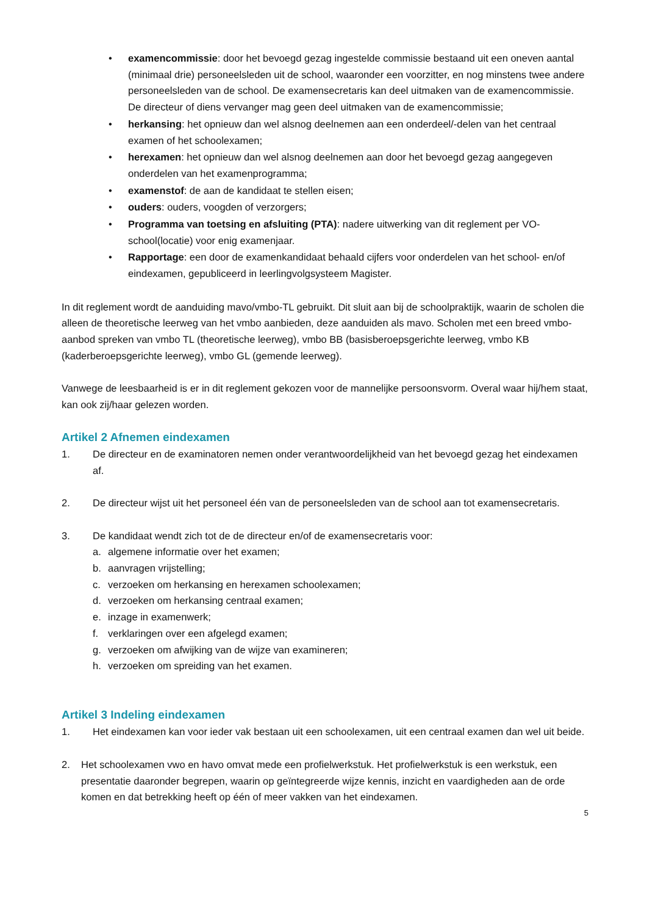• examencommissie: door het bevoegd gezag ingestelde commissie bestaand uit een oneven aantal (minimaal drie) personeelsleden uit de school, waaronder een voorzitter, en nog minstens twee andere personeelsleden van de school. De examensecretaris kan deel uitmaken van de examencommissie. De directeur of diens vervanger mag geen deel uitmaken van de examencommissie;
• herkansing: het opnieuw dan wel alsnog deelnemen aan een onderdeel/-delen van het centraal examen of het schoolexamen;
• herexamen: het opnieuw dan wel alsnog deelnemen aan door het bevoegd gezag aangegeven onderdelen van het examenprogramma;
• examenstof: de aan de kandidaat te stellen eisen;
• ouders: ouders, voogden of verzorgers;
• Programma van toetsing en afsluiting (PTA): nadere uitwerking van dit reglement per VO-school(locatie) voor enig examenjaar.
• Rapportage: een door de examenkandidaat behaald cijfers voor onderdelen van het school- en/of eindexamen, gepubliceerd in leerlingvolgsysteem Magister.
In dit reglement wordt de aanduiding mavo/vmbo-TL gebruikt. Dit sluit aan bij de schoolpraktijk, waarin de scholen die alleen de theoretische leerweg van het vmbo aanbieden, deze aanduiden als mavo. Scholen met een breed vmbo-aanbod spreken van vmbo TL (theoretische leerweg), vmbo BB (basisberoepsgerichte leerweg, vmbo KB (kaderberoepsgerichte leerweg), vmbo GL (gemende leerweg).
Vanwege de leesbaarheid is er in dit reglement gekozen voor de mannelijke persoonsvorm. Overal waar hij/hem staat, kan ook zij/haar gelezen worden.
Artikel 2 Afnemen eindexamen
1. De directeur en de examinatoren nemen onder verantwoordelijkheid van het bevoegd gezag het eindexamen af.
2. De directeur wijst uit het personeel één van de personeelsleden van de school aan tot examensecretaris.
3. De kandidaat wendt zich tot de de directeur en/of de examensecretaris voor:
a. algemene informatie over het examen;
b. aanvragen vrijstelling;
c. verzoeken om herkansing en herexamen schoolexamen;
d. verzoeken om herkansing centraal examen;
e. inzage in examenwerk;
f. verklaringen over een afgelegd examen;
g. verzoeken om afwijking van de wijze van examineren;
h. verzoeken om spreiding van het examen.
Artikel 3 Indeling eindexamen
1. Het eindexamen kan voor ieder vak bestaan uit een schoolexamen, uit een centraal examen dan wel uit beide.
2. Het schoolexamen vwo en havo omvat mede een profielwerkstuk. Het profielwerkstuk is een werkstuk, een presentatie daaronder begrepen, waarin op geïntegreerde wijze kennis, inzicht en vaardigheden aan de orde komen en dat betrekking heeft op één of meer vakken van het eindexamen.
5